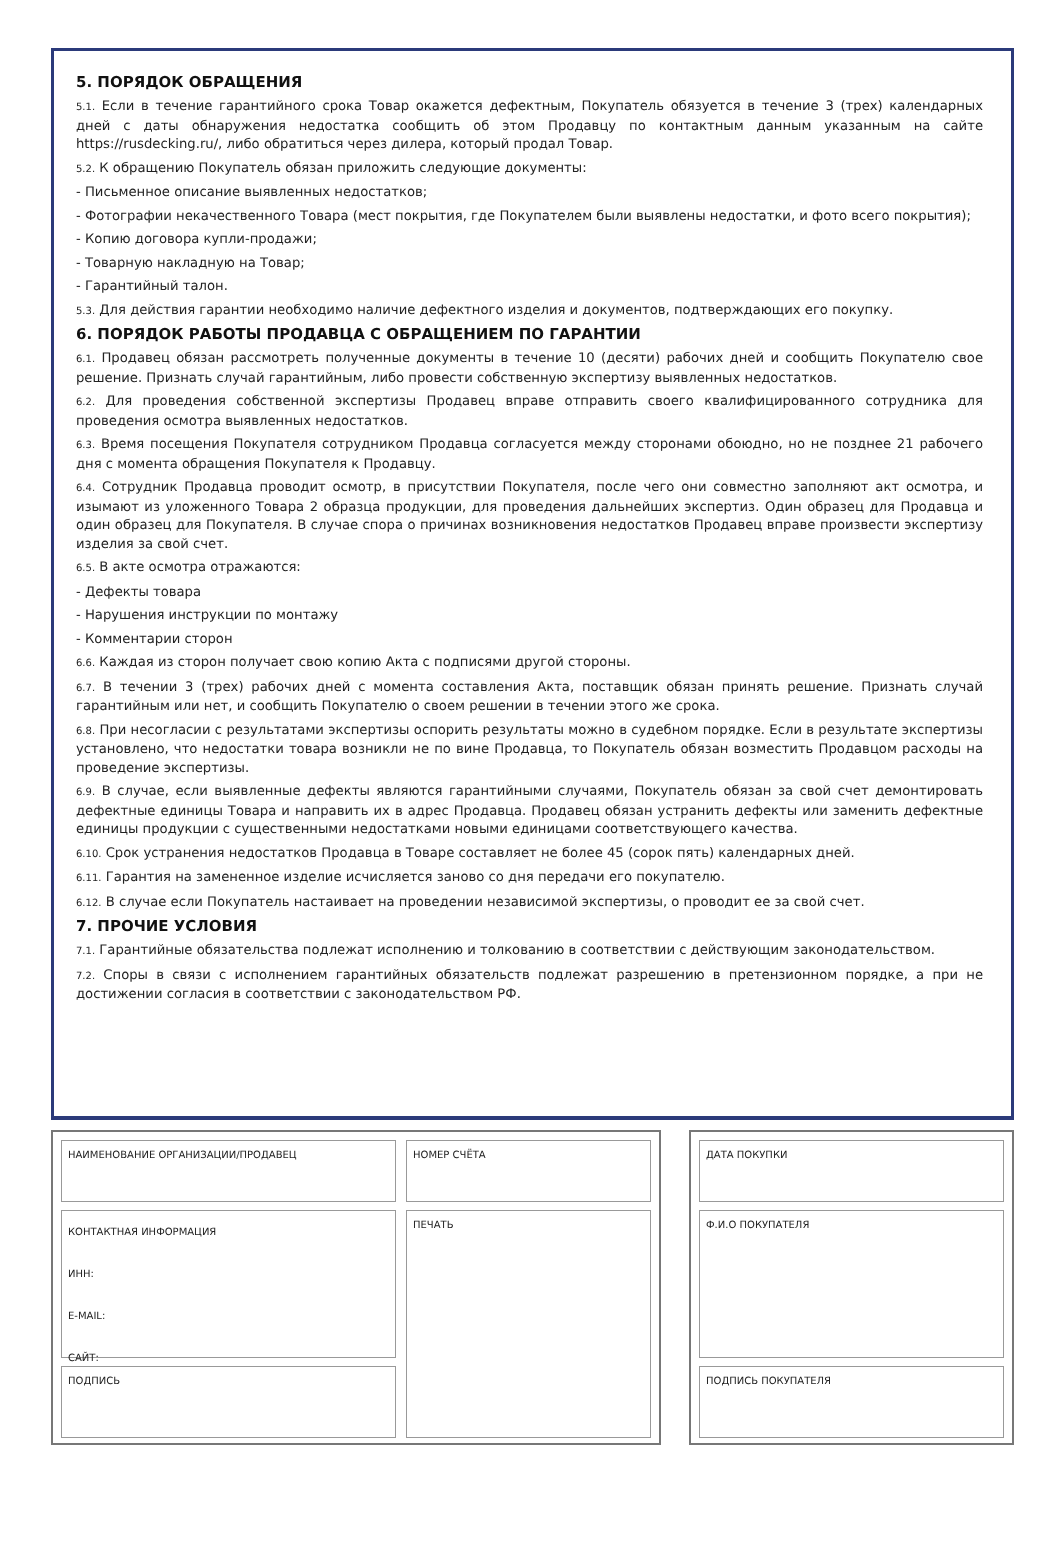5. ПОРЯДОК ОБРАЩЕНИЯ
5.1. Если в течение гарантийного срока Товар окажется дефектным, Покупатель обязуется в течение 3 (трех) календарных дней с даты обнаружения недостатка сообщить об этом Продавцу по контактным данным указанным на сайте https://rusdecking.ru/, либо обратиться через дилера, который продал Товар.
5.2. К обращению Покупатель обязан приложить следующие документы:
- Письменное описание выявленных недостатков;
- Фотографии некачественного Товара (мест покрытия, где Покупателем были выявлены недостатки, и фото всего покрытия);
- Копию договора купли-продажи;
- Товарную накладную на Товар;
- Гарантийный талон.
5.3. Для действия гарантии необходимо наличие дефектного изделия и документов, подтверждающих его покупку.
6. ПОРЯДОК РАБОТЫ ПРОДАВЦА С ОБРАЩЕНИЕМ ПО ГАРАНТИИ
6.1. Продавец обязан рассмотреть полученные документы в течение 10 (десяти) рабочих дней и сообщить Покупателю свое решение. Признать случай гарантийным, либо провести собственную экспертизу выявленных недостатков.
6.2. Для проведения собственной экспертизы Продавец вправе отправить своего квалифицированного сотрудника для проведения осмотра выявленных недостатков.
6.3. Время посещения Покупателя сотрудником Продавца согласуется между сторонами обоюдно, но не позднее 21 рабочего дня с момента обращения Покупателя к Продавцу.
6.4. Сотрудник Продавца проводит осмотр, в присутствии Покупателя, после чего они совместно заполняют акт осмотра, и изымают из уложенного Товара 2 образца продукции, для проведения дальнейших экспертиз. Один образец для Продавца и один образец для Покупателя. В случае спора о причинах возникновения недостатков Продавец вправе произвести экспертизу изделия за свой счет.
6.5. В акте осмотра отражаются:
- Дефекты товара
- Нарушения инструкции по монтажу
- Комментарии сторон
6.6. Каждая из сторон получает свою копию Акта с подписями другой стороны.
6.7. В течении 3 (трех) рабочих дней с момента составления Акта, поставщик обязан принять решение. Признать случай гарантийным или нет, и сообщить Покупателю о своем решении в течении этого же срока.
6.8. При несогласии с результатами экспертизы оспорить результаты можно в судебном порядке. Если в результате экспертизы установлено, что недостатки товара возникли не по вине Продавца, то Покупатель обязан возместить Продавцом расходы на проведение экспертизы.
6.9. В случае, если выявленные дефекты являются гарантийными случаями, Покупатель обязан за свой счет демонтировать дефектные единицы Товара и направить их в адрес Продавца. Продавец обязан устранить дефекты или заменить дефектные единицы продукции с существенными недостатками новыми единицами соответствующего качества.
6.10. Срок устранения недостатков Продавца в Товаре составляет не более 45 (сорок пять) календарных дней.
6.11. Гарантия на замененное изделие исчисляется заново со дня передачи его покупателю.
6.12. В случае если Покупатель настаивает на проведении независимой экспертизы, о проводит ее за свой счет.
7. ПРОЧИЕ УСЛОВИЯ
7.1. Гарантийные обязательства подлежат исполнению и толкованию в соответствии с действующим законодательством.
7.2. Споры в связи с исполнением гарантийных обязательств подлежат разрешению в претензионном порядке, а при не достижении согласия в соответствии с законодательством РФ.
НАИМЕНОВАНИЕ ОРГАНИЗАЦИИ/ПРОДАВЕЦ
КОНТАКТНАЯ ИНФОРМАЦИЯ
ИНН:
E-MAIL:
САЙТ:
ПОДПИСЬ
НОМЕР СЧЁТА
ПЕЧАТЬ
ДАТА ПОКУПКИ
Ф.И.О ПОКУПАТЕЛЯ
ПОДПИСЬ ПОКУПАТЕЛЯ